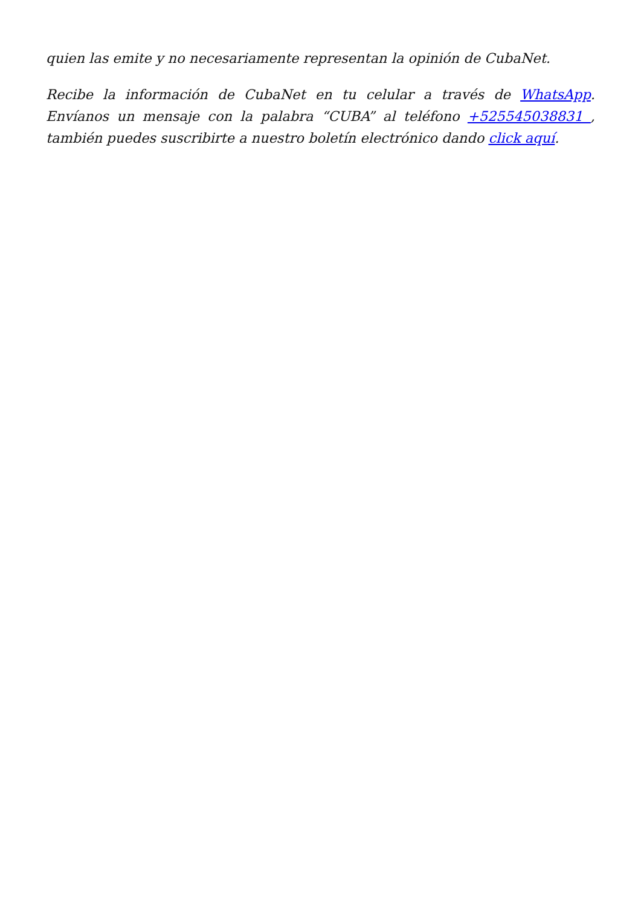quien las emite y no necesariamente representan la opinión de CubaNet.
Recibe la información de CubaNet en tu celular a través de WhatsApp. Envíanos un mensaje con la palabra “CUBA” al teléfono +525545038831 , también puedes suscribirte a nuestro boletín electrónico dando click aquí.